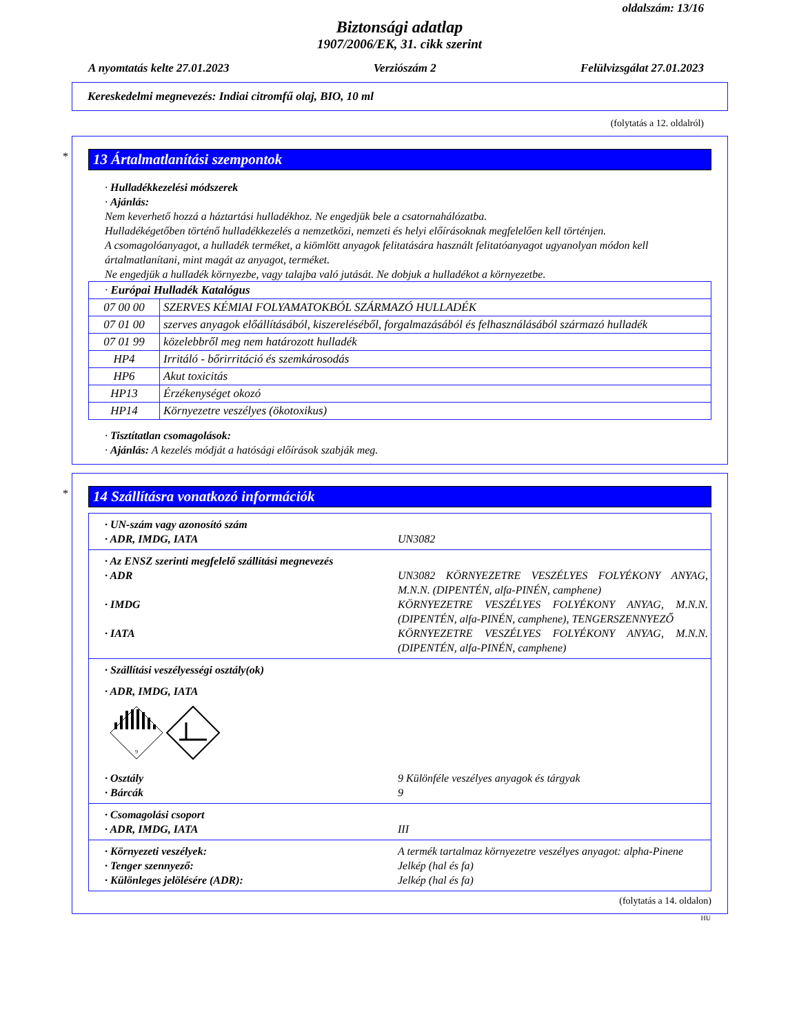oldalszám: 13/16
Biztonsági adatlap
1907/2006/EK, 31. cikk szerint
A nyomtatás kelte 27.01.2023 Verziószám 2 Felülvizsgálat 27.01.2023
Kereskedelmi megnevezés: Indiai citromfű olaj, BIO, 10 ml
(folytatás a 12. oldalról)
*
13 Ártalmatlanítási szempontok
· Hulladékkezelési módszerek
· Ajánlás:
Nem keverhető hozzá a háztartási hulladékhoz. Ne engedjük bele a csatornahálózatba.
Hulladékégetőben történő hulladékkezelés a nemzetközi, nemzeti és helyi előírásoknak megfelelően kell történjen.
A csomagolóanyagot, a hulladék terméket, a kiömlött anyagok felitatására használt felitatóanyagot ugyanolyan módon kell ártalmatlanítani, mint magát az anyagot, terméket.
Ne engedjük a hulladék környezbe, vagy talajba való jutását. Ne dobjuk a hulladékot a környezetbe.
| · Európai Hulladék Katalógus | |
| 07 00 00 | SZERVES KÉMIAI FOLYAMATOKBÓL SZÁRMAZÓ HULLADÉK |
| 07 01 00 | szerves anyagok előállításából, kiszereléséből, forgalmazásából és felhasználásából származó hulladék |
| 07 01 99 | közelebbről meg nem határozott hulladék |
| HP4 | Irritáló - bőrirritáció és szemkárosodás |
| HP6 | Akut toxicitás |
| HP13 | Érzékenységet okozó |
| HP14 | Környezetre veszélyes (ökotoxikus) |
· Tisztítatlan csomagolások:
· Ajánlás: A kezelés módját a hatósági előírások szabják meg.
*
14 Szállításra vonatkozó információk
· UN-szám vagy azonosító szám
· ADR, IMDG, IATA UN3082
· Az ENSZ szerinti megfelelő szállítási megnevezés
· ADR UN3082 KÖRNYEZETRE VESZÉLYES FOLYÉKONY ANYAG, M.N.N. (DIPENTÉN, alfa-PINÉN, camphene)
· IMDG KÖRNYEZETRE VESZÉLYES FOLYÉKONY ANYAG, M.N.N. (DIPENTÉN, alfa-PINÉN, camphene), TENGERSZENNYEZŐ
· IATA KÖRNYEZETRE VESZÉLYES FOLYÉKONY ANYAG, M.N.N. (DIPENTÉN, alfa-PINÉN, camphene)
· Szállítási veszélyességi osztály(ok)
· ADR, IMDG, IATA
9
· Osztály 9 Különféle veszélyes anyagok és tárgyak
· Bárcák 9
· Csomagolási csoport
· ADR, IMDG, IATA III
· Környezeti veszélyek: A termék tartalmaz környezetre veszélyes anyagot: alpha-Pinene
· Tenger szennyező: Jelkép (hal és fa)
· Különleges jelölésére (ADR): Jelkép (hal és fa)
(folytatás a 14. oldalon)
HU